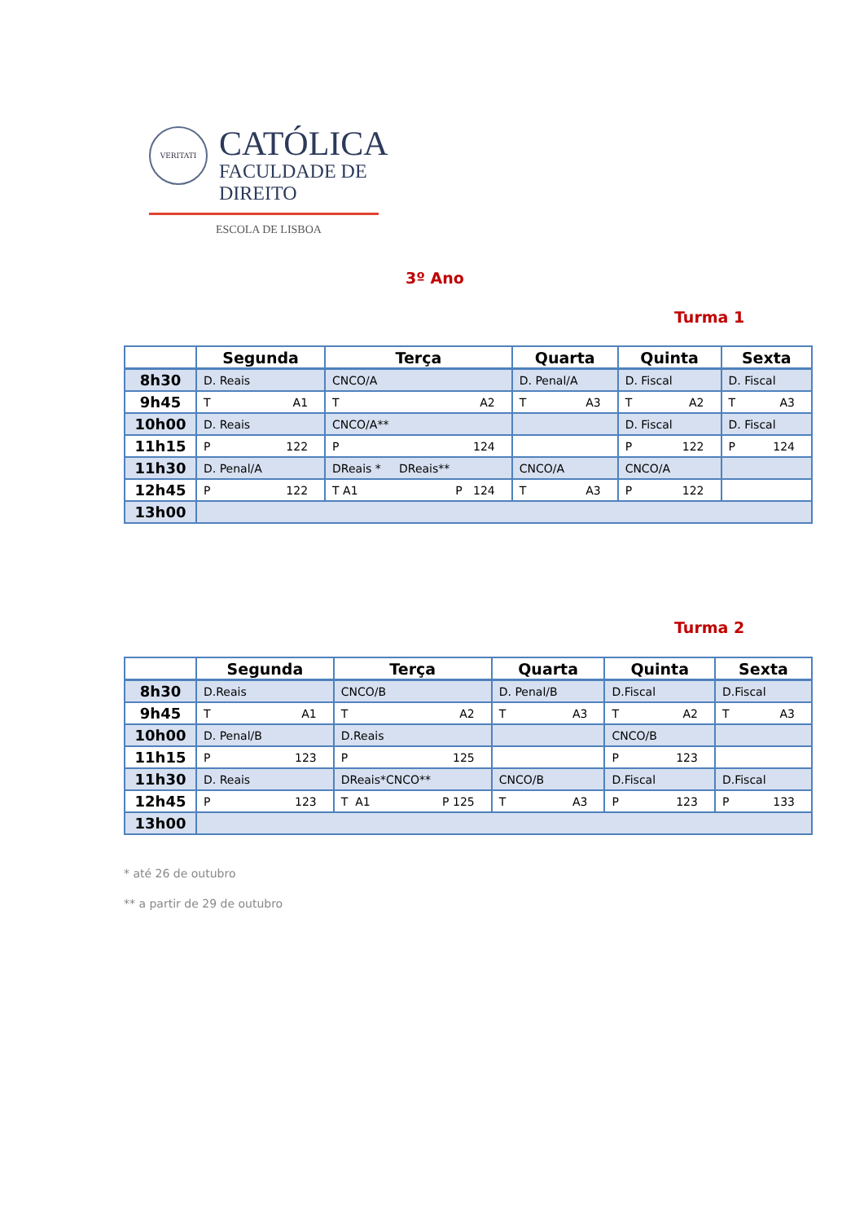VERITATI
CATÓLICA
FACULDADE DE DIREITO
ESCOLA DE LISBOA
3º Ano
Turma 1
| | Segunda | Terça | Quarta | Quinta | Sexta |
| --- | --- | --- | --- | --- | --- |
| 8h30 | D. Reais | CNCO/A | D. Penal/A | D. Fiscal | D. Fiscal |
| 9h45 | T A1 | T A2 | T A3 | T A2 | T A3 |
| 10h00 | D. Reais | CNCO/A** | | D. Fiscal | D. Fiscal |
| 11h15 | P 122 | P 124 | | P 122 | P 124 |
| 11h30 | D. Penal/A | DReais * DReais** | CNCO/A | CNCO/A | |
| 12h45 | P 122 | T A1 P 124 | T A3 | P 122 | |
| 13h00 | | | | | |
Turma 2
| | Segunda | Terça | Quarta | Quinta | Sexta |
| --- | --- | --- | --- | --- | --- |
| 8h30 | D.Reais | CNCO/B | D. Penal/B | D.Fiscal | D.Fiscal |
| 9h45 | T A1 | T A2 | T A3 | T A2 | T A3 |
| 10h00 | D. Penal/B | D.Reais | | CNCO/B | |
| 11h15 | P 123 | P 125 | | P 123 | |
| 11h30 | D. Reais | DReais*CNCO** | CNCO/B | D.Fiscal | D.Fiscal |
| 12h45 | P 123 | T A1 P 125 | T A3 | P 123 | P 133 |
| 13h00 | | | | | |
* até 26 de outubro
** a partir de 29 de outubro